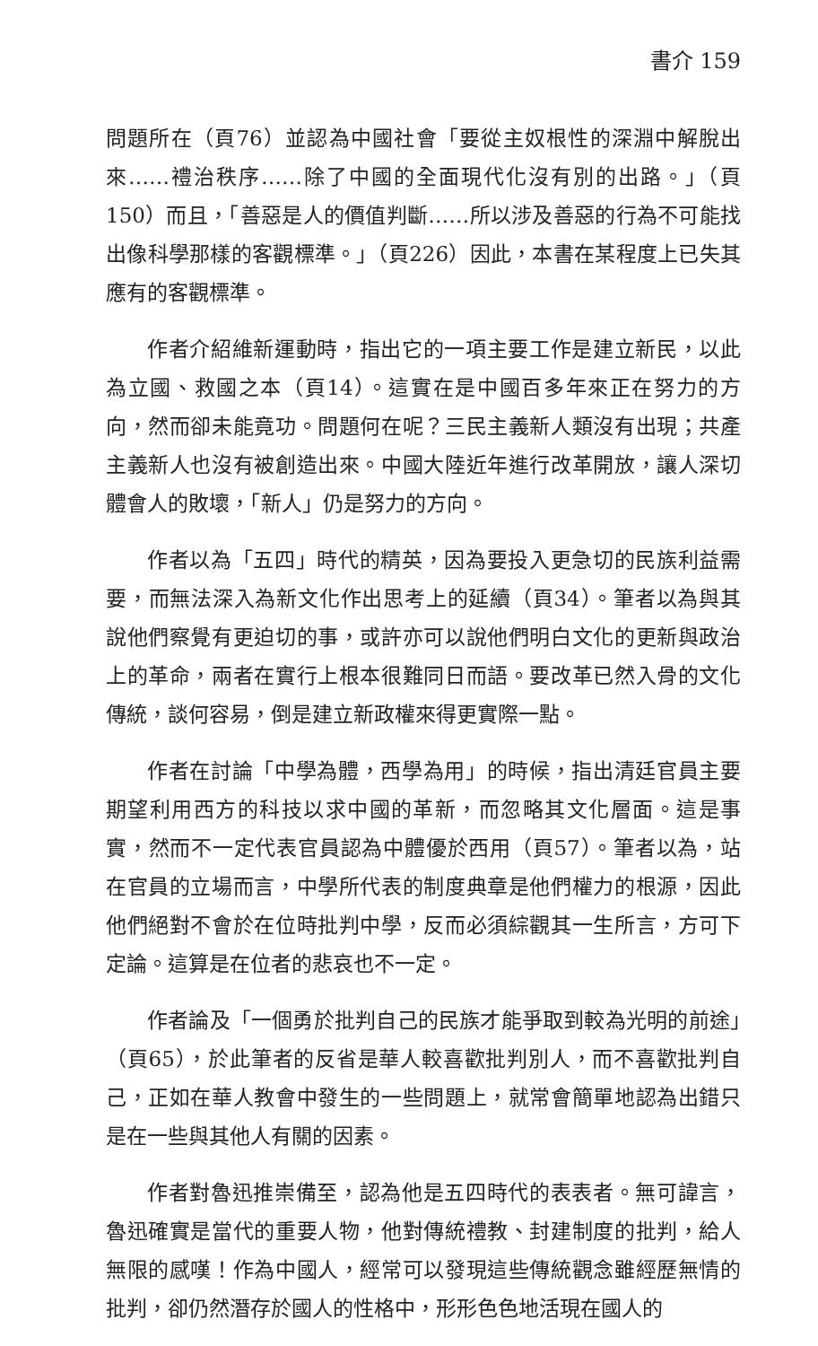書介 159
問題所在（頁76）並認為中國社會「要從主奴根性的深淵中解脫出來……禮治秩序……除了中國的全面現代化沒有別的出路。」（頁150）而且，「善惡是人的價值判斷……所以涉及善惡的行為不可能找出像科學那樣的客觀標準。」（頁226）因此，本書在某程度上已失其應有的客觀標準。
作者介紹維新運動時，指出它的一項主要工作是建立新民，以此為立國、救國之本（頁14）。這實在是中國百多年來正在努力的方向，然而卻未能竟功。問題何在呢？三民主義新人類沒有出現；共產主義新人也沒有被創造出來。中國大陸近年進行改革開放，讓人深切體會人的敗壞，「新人」仍是努力的方向。
作者以為「五四」時代的精英，因為要投入更急切的民族利益需要，而無法深入為新文化作出思考上的延續（頁34）。筆者以為與其說他們察覺有更迫切的事，或許亦可以說他們明白文化的更新與政治上的革命，兩者在實行上根本很難同日而語。要改革已然入骨的文化傳統，談何容易，倒是建立新政權來得更實際一點。
作者在討論「中學為體，西學為用」的時候，指出清廷官員主要期望利用西方的科技以求中國的革新，而忽略其文化層面。這是事實，然而不一定代表官員認為中體優於西用（頁57）。筆者以為，站在官員的立場而言，中學所代表的制度典章是他們權力的根源，因此他們絕對不會於在位時批判中學，反而必須綜觀其一生所言，方可下定論。這算是在位者的悲哀也不一定。
作者論及「一個勇於批判自己的民族才能爭取到較為光明的前途」（頁65），於此筆者的反省是華人較喜歡批判別人，而不喜歡批判自己，正如在華人教會中發生的一些問題上，就常會簡單地認為出錯只是在一些與其他人有關的因素。
作者對魯迅推崇備至，認為他是五四時代的表表者。無可諱言，魯迅確實是當代的重要人物，他對傳統禮教、封建制度的批判，給人無限的感嘆！作為中國人，經常可以發現這些傳統觀念雖經歷無情的批判，卻仍然潛存於國人的性格中，形形色色地活現在國人的